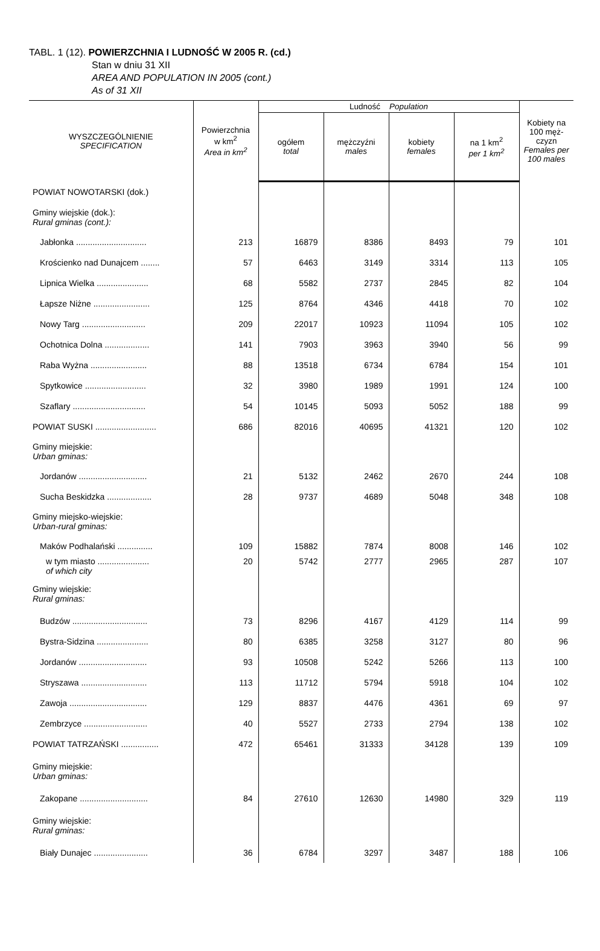TABL. 1 (12). POWIERZCHNIA I LUDNOŚĆ W 2005 R. (cd.)
Stan w dniu 31 XII
AREA AND POPULATION IN 2005 (cont.)
As of 31 XII
| WYSZCZEGÓLNIENIE SPECIFICATION | Powierzchnia w km<sup>2</sup> Area in km<sup>2</sup> | Ludność Population | | | | Kobiety na 100 męż-czyzn Females per 100 males |
| --- | --- | --- | --- | --- | --- | --- |
| | | ogółem total | mężczyźni males | kobiety females | na 1 km<sup>2</sup> per 1 km<sup>2</sup> | |
| POWIAT NOWOTARSKI (dok.) | | | | | | |
| Gminy wiejskie (dok.): Rural gminas (cont.): | | | | | | |
| Jabłonka .............................. | 213 | 16879 | 8386 | 8493 | 79 | 101 |
| Krościenko nad Dunajcem ........ | 57 | 6463 | 3149 | 3314 | 113 | 105 |
| Lipnica Wielka ...................... | 68 | 5582 | 2737 | 2845 | 82 | 104 |
| Łapsze Niżne ........................ | 125 | 8764 | 4346 | 4418 | 70 | 102 |
| Nowy Targ ........................... | 209 | 22017 | 10923 | 11094 | 105 | 102 |
| Ochotnica Dolna ................... | 141 | 7903 | 3963 | 3940 | 56 | 99 |
| Raba Wyżna ........................ | 88 | 13518 | 6734 | 6784 | 154 | 101 |
| Spytkowice .......................... | 32 | 3980 | 1989 | 1991 | 124 | 100 |
| Szaflary ............................... | 54 | 10145 | 5093 | 5052 | 188 | 99 |
| POWIAT SUSKI .......................... | 686 | 82016 | 40695 | 41321 | 120 | 102 |
| Gminy miejskie: Urban gminas: | | | | | | |
| Jordanów ............................. | 21 | 5132 | 2462 | 2670 | 244 | 108 |
| Sucha Beskidzka ................... | 28 | 9737 | 4689 | 5048 | 348 | 108 |
| Gminy miejsko-wiejskie: Urban-rural gminas: | | | | | | |
| Maków Podhalański ............... | 109 | 15882 | 7874 | 8008 | 146 | 102 |
| w tym miasto ...................... of which city | 20 | 5742 | 2777 | 2965 | 287 | 107 |
| Gminy wiejskie: Rural gminas: | | | | | | |
| Budzów ................................ | 73 | 8296 | 4167 | 4129 | 114 | 99 |
| Bystra-Sidzina ...................... | 80 | 6385 | 3258 | 3127 | 80 | 96 |
| Jordanów ............................. | 93 | 10508 | 5242 | 5266 | 113 | 100 |
| Stryszawa ............................ | 113 | 11712 | 5794 | 5918 | 104 | 102 |
| Zawoja ................................. | 129 | 8837 | 4476 | 4361 | 69 | 97 |
| Zembrzyce ........................... | 40 | 5527 | 2733 | 2794 | 138 | 102 |
| POWIAT TATRZAŃSKI ................ | 472 | 65461 | 31333 | 34128 | 139 | 109 |
| Gminy miejskie: Urban gminas: | | | | | | |
| Zakopane ............................. | 84 | 27610 | 12630 | 14980 | 329 | 119 |
| Gminy wiejskie: Rural gminas: | | | | | | |
| Biały Dunajec ....................... | 36 | 6784 | 3297 | 3487 | 188 | 106 |